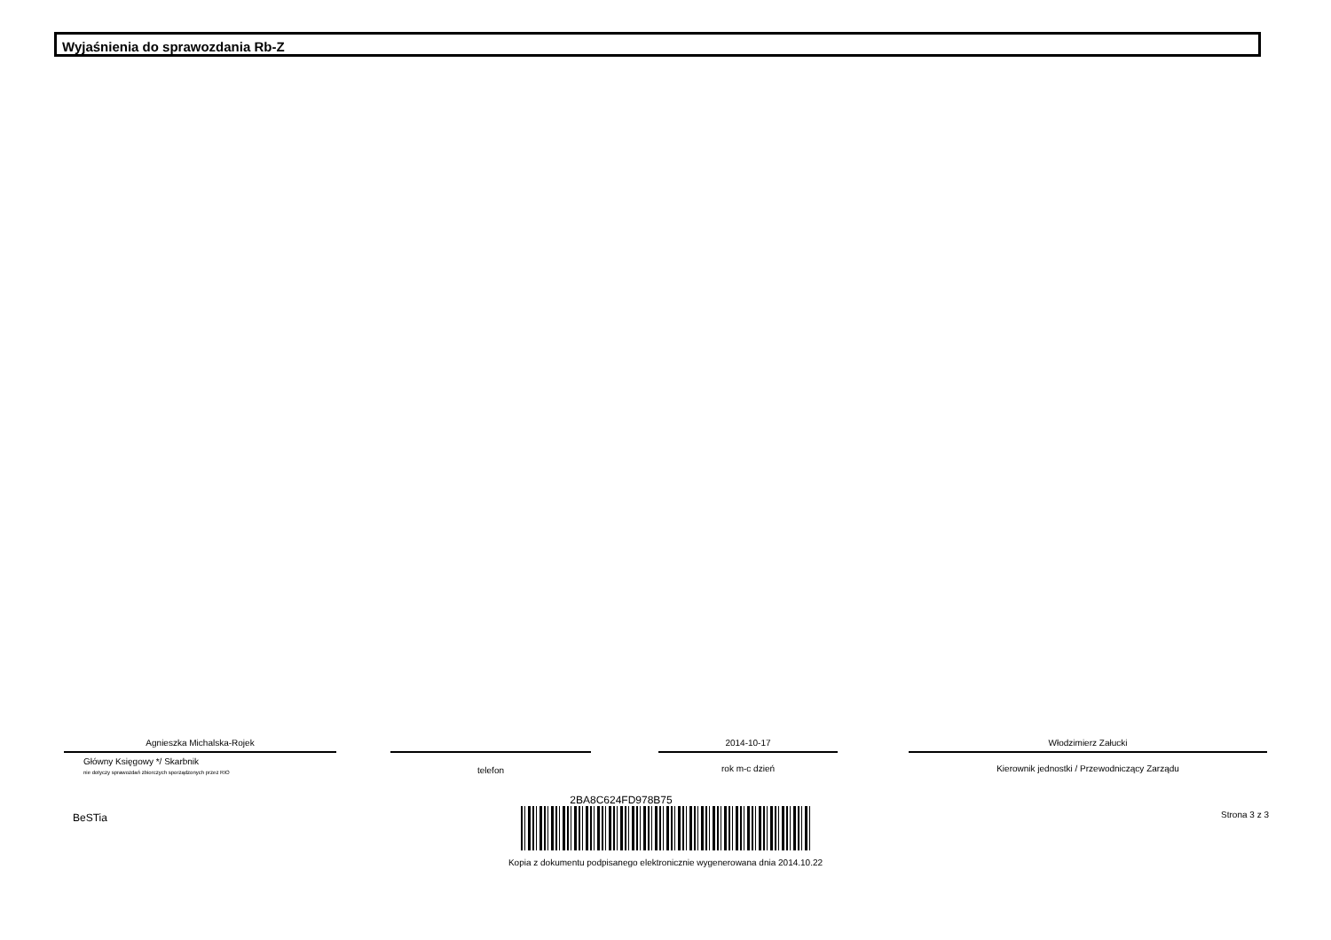Wyjaśnienia do sprawozdania Rb-Z
Agnieszka Michalska-Rojek
Główny Księgowy */ Skarbnik
nie dotyczy sprawozdań zbiorczych sporządzonych przez RIO
telefon
2014-10-17
rok m-c dzień
Włodzimierz Załucki
Kierownik jednostki / Przewodniczący Zarządu
BeSTia Strona 3 z 3
2BA8C624FD978B75
Kopia z dokumentu podpisanego elektronicznie wygenerowana dnia 2014.10.22